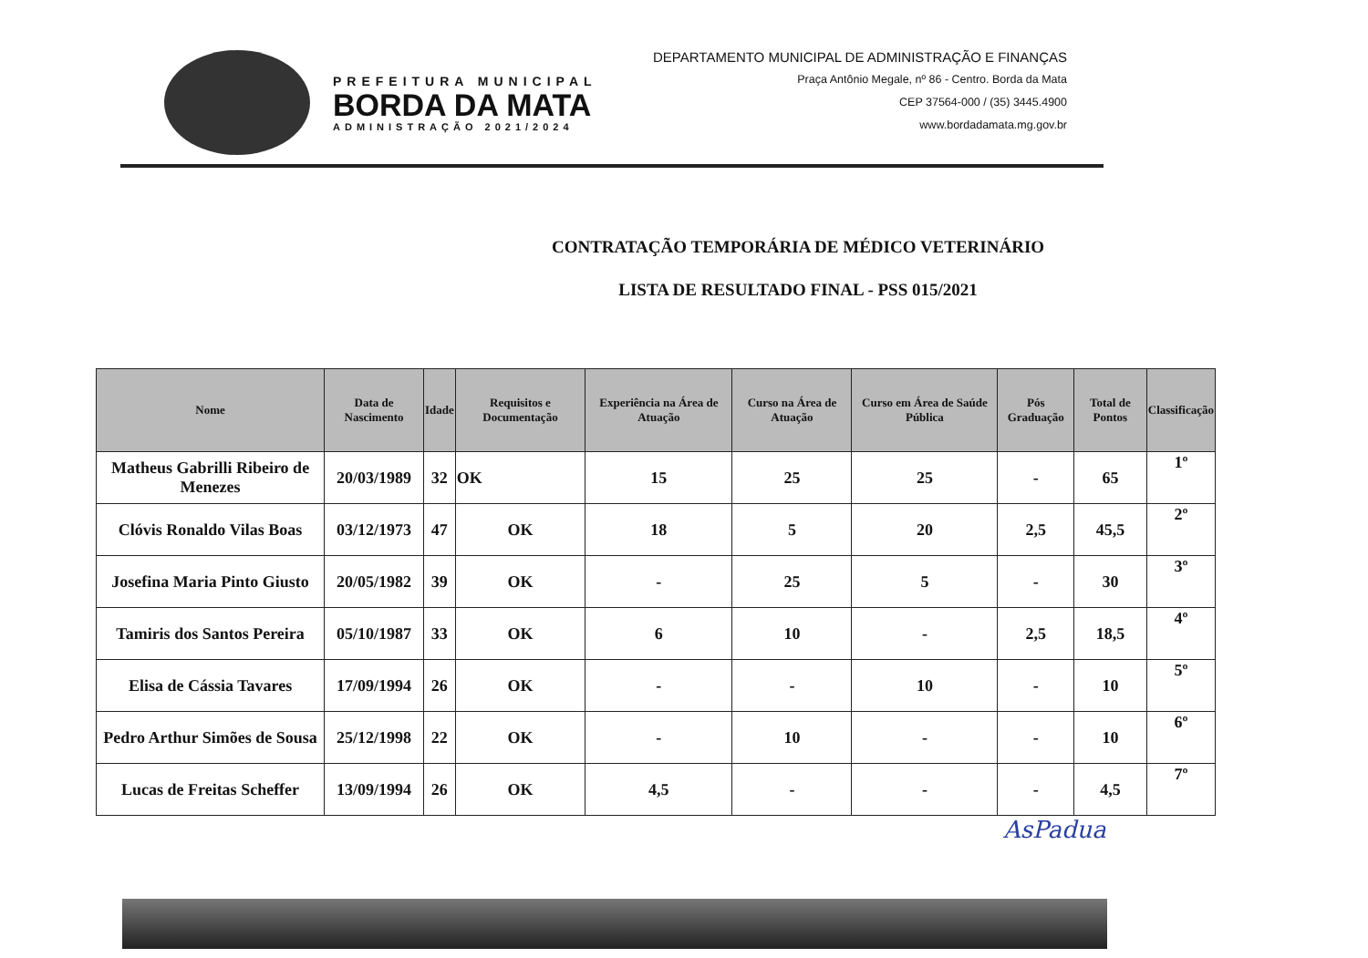PREFEITURA MUNICIPAL
BORDA DA MATA
ADMINISTRAÇÃO 2021/2024
DEPARTAMENTO MUNICIPAL DE ADMINISTRAÇÃO E FINANÇAS
Praça Antônio Megale, nº 86 - Centro. Borda da Mata
CEP 37564-000 / (35) 3445.4900
www.bordadamata.mg.gov.br
CONTRATAÇÃO TEMPORÁRIA DE MÉDICO VETERINÁRIO
LISTA DE RESULTADO FINAL - PSS 015/2021
| Nome | Data de Nascimento | Idade | Requisitos e Documentação | Experiência na Área de Atuação | Curso na Área de Atuação | Curso em Área de Saúde Pública | Pós Graduação | Total de Pontos | Classificação |
| --- | --- | --- | --- | --- | --- | --- | --- | --- | --- |
| Matheus Gabrilli Ribeiro de Menezes | 20/03/1989 | 32 | OK | 15 | 25 | 25 | - | 65 | 1º |
| Clóvis Ronaldo Vilas Boas | 03/12/1973 | 47 | OK | 18 | 5 | 20 | 2,5 | 45,5 | 2º |
| Josefina Maria Pinto Giusto | 20/05/1982 | 39 | OK | - | 25 | 5 | - | 30 | 3º |
| Tamiris dos Santos Pereira | 05/10/1987 | 33 | OK | 6 | 10 | - | 2,5 | 18,5 | 4º |
| Elisa de Cássia Tavares | 17/09/1994 | 26 | OK | - | - | 10 | - | 10 | 5º |
| Pedro Arthur Simões de Sousa | 25/12/1998 | 22 | OK | - | 10 | - | - | 10 | 6º |
| Lucas de Freitas Scheffer | 13/09/1994 | 26 | OK | 4,5 | - | - | - | 4,5 | 7º |
AsPadua